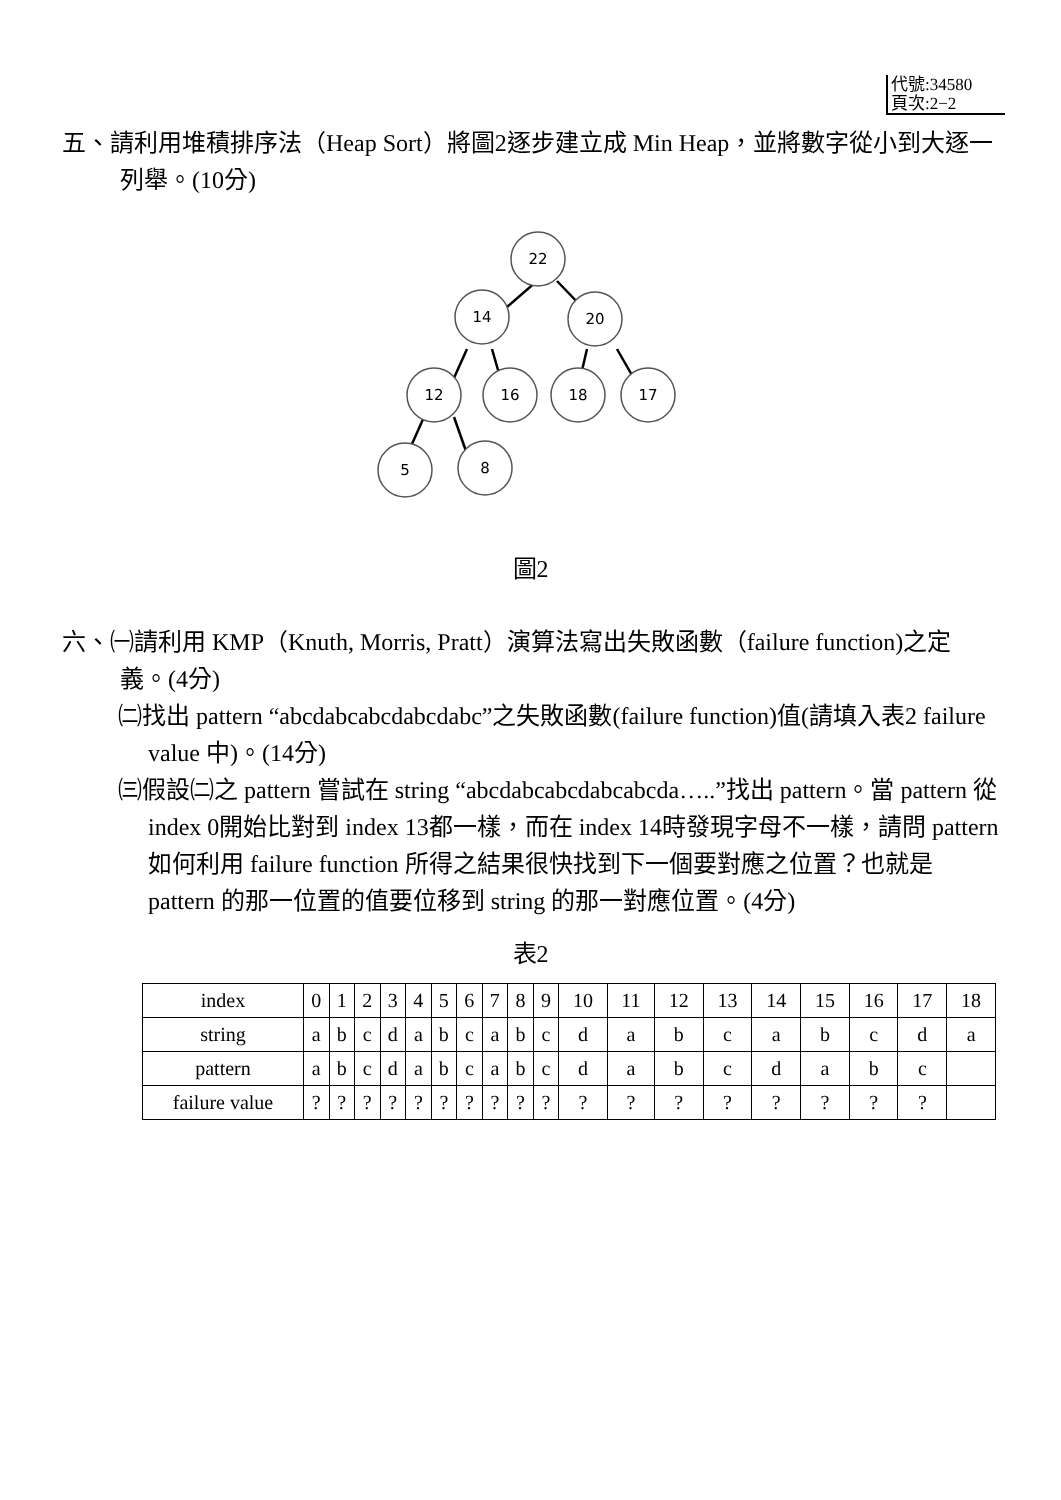代號:34580
頁次:2−2
五、請利用堆積排序法（Heap Sort）將圖2逐步建立成 Min Heap，並將數字從小到大逐一列舉。(10分)
22
14
20
12
16
18
17
5
8
圖2
六、㈠請利用 KMP（Knuth, Morris, Pratt）演算法寫出失敗函數（failure function)之定義。(4分)
㈡找出 pattern “abcdabcabcdabcdabc”之失敗函數(failure function)值(請填入表2 failure value 中)。(14分)
㈢假設㈡之 pattern 嘗試在 string “abcdabcabcdabcabcda…..”找出 pattern。當 pattern 從 index 0開始比對到 index 13都一樣，而在 index 14時發現字母不一樣，請問 pattern 如何利用 failure function 所得之結果很快找到下一個要對應之位置？也就是 pattern 的那一位置的值要位移到 string 的那一對應位置。(4分)
表2
| index | 0 | 1 | 2 | 3 | 4 | 5 | 6 | 7 | 8 | 9 | 10 | 11 | 12 | 13 | 14 | 15 | 16 | 17 | 18 |
| string | a | b | c | d | a | b | c | a | b | c | d | a | b | c | a | b | c | d | a |
| pattern | a | b | c | d | a | b | c | a | b | c | d | a | b | c | d | a | b | c | |
| failure value | ? | ? | ? | ? | ? | ? | ? | ? | ? | ? | ? | ? | ? | ? | ? | ? | ? | ? | |